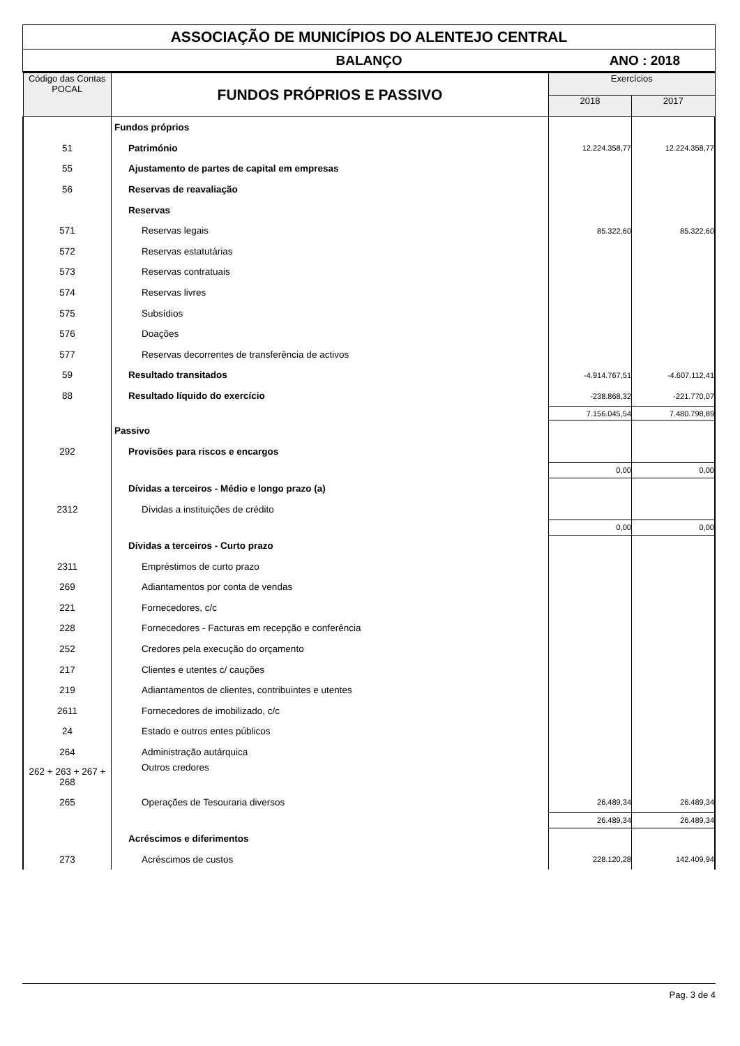ASSOCIAÇÃO DE MUNICÍPIOS DO ALENTEJO CENTRAL
BALANÇO ANO : 2018
| Código das Contas POCAL | FUNDOS PRÓPRIOS E PASSIVO | Exercícios | |
| --- | --- | --- | --- |
| | | 2018 | 2017 |
| | Fundos próprios | | |
| 51 | Património | 12.224.358,77 | 12.224.358,77 |
| 55 | Ajustamento de partes de capital em empresas | | |
| 56 | Reservas de reavaliação | | |
| | Reservas | | |
| 571 | Reservas legais | 85.322,60 | 85.322,60 |
| 572 | Reservas estatutárias | | |
| 573 | Reservas contratuais | | |
| 574 | Reservas livres | | |
| 575 | Subsídios | | |
| 576 | Doações | | |
| 577 | Reservas decorrentes de transferência de activos | | |
| 59 | Resultado transitados | -4.914.767,51 | -4.607.112,41 |
| 88 | Resultado líquido do exercício | -238.868,32 | -221.770,07 |
| | | 7.156.045,54 | 7.480.798,89 |
| | Passivo | | |
| 292 | Provisões para riscos e encargos | | |
| | | 0,00 | 0,00 |
| | Dívidas a terceiros - Médio e longo prazo (a) | | |
| 2312 | Dívidas a instituições de crédito | | |
| | | 0,00 | 0,00 |
| | Dívidas a terceiros - Curto prazo | | |
| 2311 | Empréstimos de curto prazo | | |
| 269 | Adiantamentos por conta de vendas | | |
| 221 | Fornecedores, c/c | | |
| 228 | Fornecedores - Facturas em recepção e conferência | | |
| 252 | Credores pela execução do orçamento | | |
| 217 | Clientes e utentes c/ cauções | | |
| 219 | Adiantamentos de clientes, contribuintes e utentes | | |
| 2611 | Fornecedores de imobilizado, c/c | | |
| 24 | Estado e outros entes públicos | | |
| 264 | Administração autárquica | | |
| 262 + 263 + 267 + 268 | Outros credores | | |
| 265 | Operações de Tesouraria diversos | 26.489,34 | 26.489,34 |
| | | 26.489,34 | 26.489,34 |
| | Acréscimos e diferimentos | | |
| 273 | Acréscimos de custos | 228.120,28 | 142.409,94 |
Pag. 3 de 4